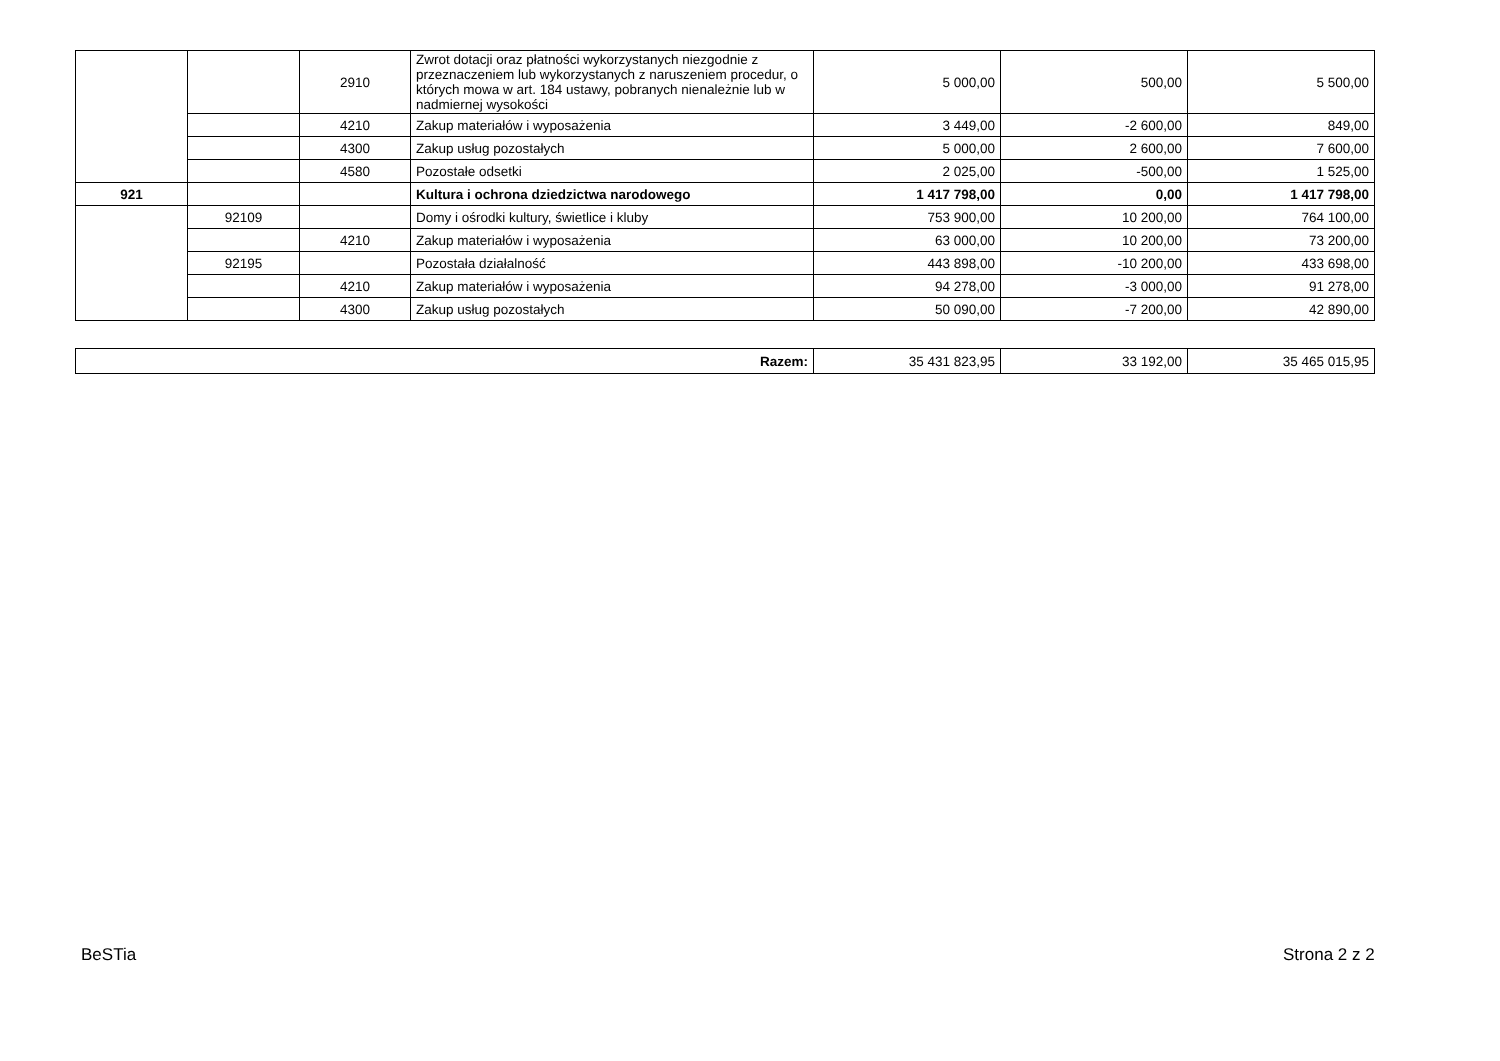| | | 2910 | Zwrot dotacji oraz płatności wykorzystanych niezgodnie z przeznaczeniem lub wykorzystanych z naruszeniem procedur, o których mowa w art. 184 ustawy, pobranych nienależnie lub w nadmiernej wysokości | 5 000,00 | 500,00 | 5 500,00 |
| | | 4210 | Zakup materiałów i wyposażenia | 3 449,00 | -2 600,00 | 849,00 |
| | | 4300 | Zakup usług pozostałych | 5 000,00 | 2 600,00 | 7 600,00 |
| | | 4580 | Pozostałe odsetki | 2 025,00 | -500,00 | 1 525,00 |
| 921 | | | Kultura i ochrona dziedzictwa narodowego | 1 417 798,00 | 0,00 | 1 417 798,00 |
| | 92109 | | Domy i ośrodki kultury, świetlice i kluby | 753 900,00 | 10 200,00 | 764 100,00 |
| | | 4210 | Zakup materiałów i wyposażenia | 63 000,00 | 10 200,00 | 73 200,00 |
| | 92195 | | Pozostała działalność | 443 898,00 | -10 200,00 | 433 698,00 |
| | | 4210 | Zakup materiałów i wyposażenia | 94 278,00 | -3 000,00 | 91 278,00 |
| | | 4300 | Zakup usług pozostałych | 50 090,00 | -7 200,00 | 42 890,00 |
| Razem: | 35 431 823,95 | 33 192,00 | 35 465 015,95 |
BeSTia Strona 2 z 2